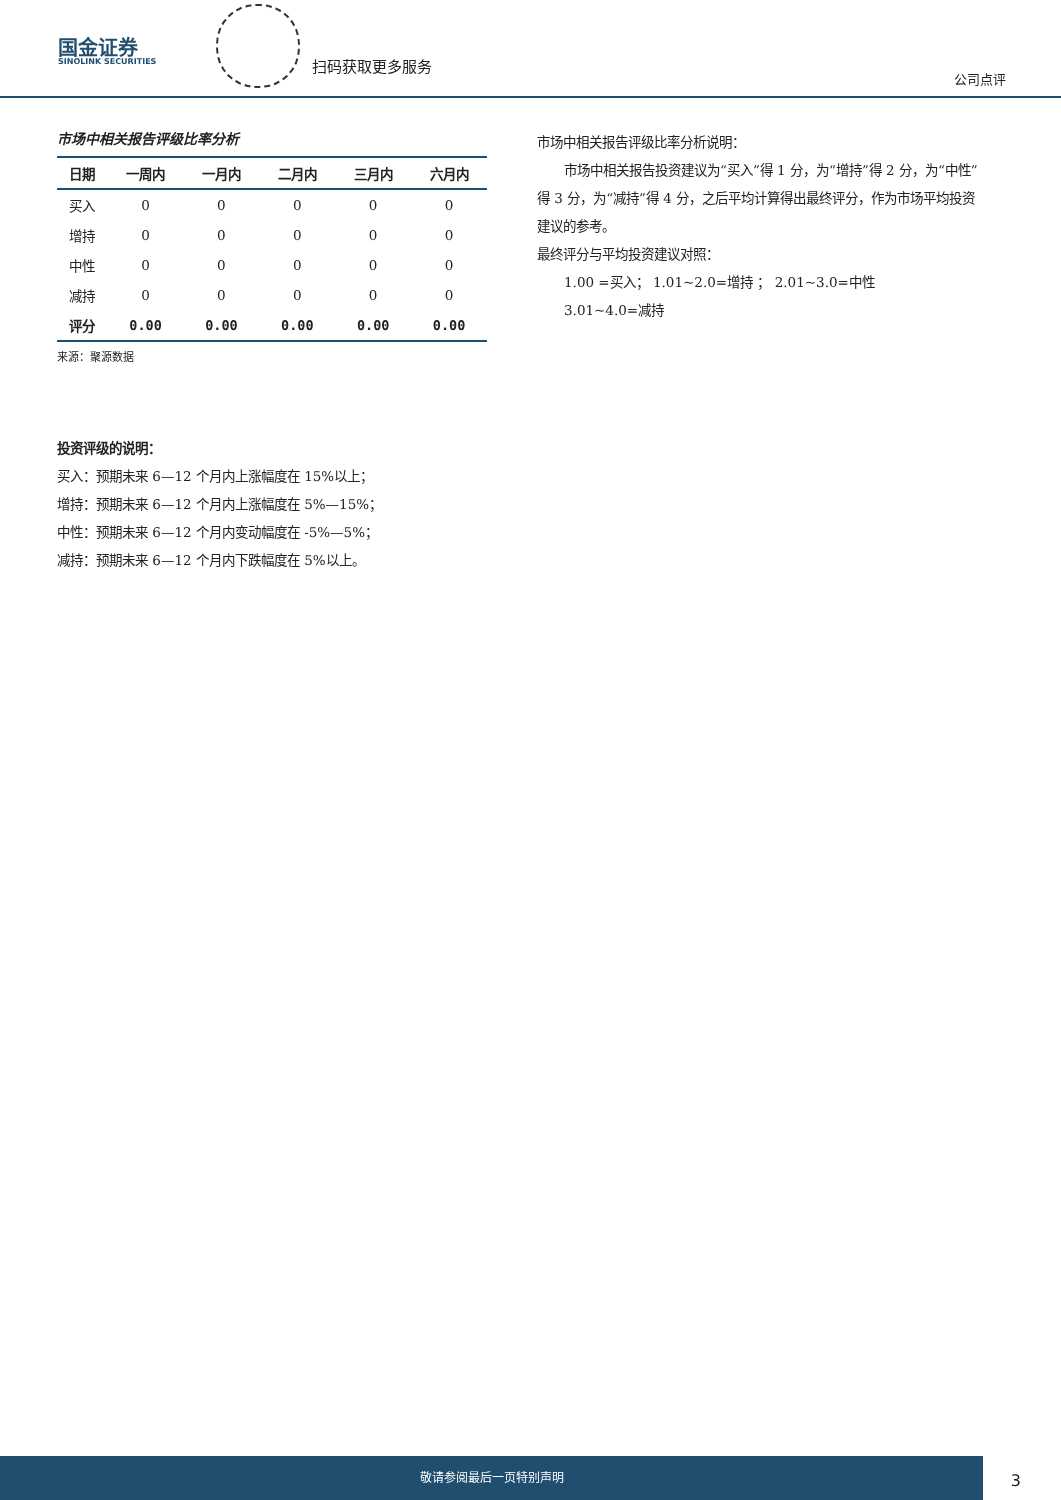国金证券
SINOLINK SECURITIES
扫码获取更多服务
公司点评
市场中相关报告评级比率分析
| 日期 | 一周内 | 一月内 | 二月内 | 三月内 | 六月内 |
| --- | --- | --- | --- | --- | --- |
| 买入 | 0 | 0 | 0 | 0 | 0 |
| 增持 | 0 | 0 | 0 | 0 | 0 |
| 中性 | 0 | 0 | 0 | 0 | 0 |
| 减持 | 0 | 0 | 0 | 0 | 0 |
| 评分 | 0.00 | 0.00 | 0.00 | 0.00 | 0.00 |
来源：聚源数据
市场中相关报告评级比率分析说明：
  市场中相关报告投资建议为“买入”得 1 分，为“增持”得 2 分，为“中性”得 3 分，为“减持”得 4 分，之后平均计算得出最终评分，作为市场平均投资建议的参考。
最终评分与平均投资建议对照：
  1.00 =买入； 1.01~2.0=增持 ； 2.01~3.0=中性
  3.01~4.0=减持
投资评级的说明：
买入：预期未来 6—12 个月内上涨幅度在 15%以上；
增持：预期未来 6—12 个月内上涨幅度在 5%—15%；
中性：预期未来 6—12 个月内变动幅度在 -5%—5%；
减持：预期未来 6—12 个月内下跌幅度在 5%以上。
敬请参阅最后一页特别声明
3